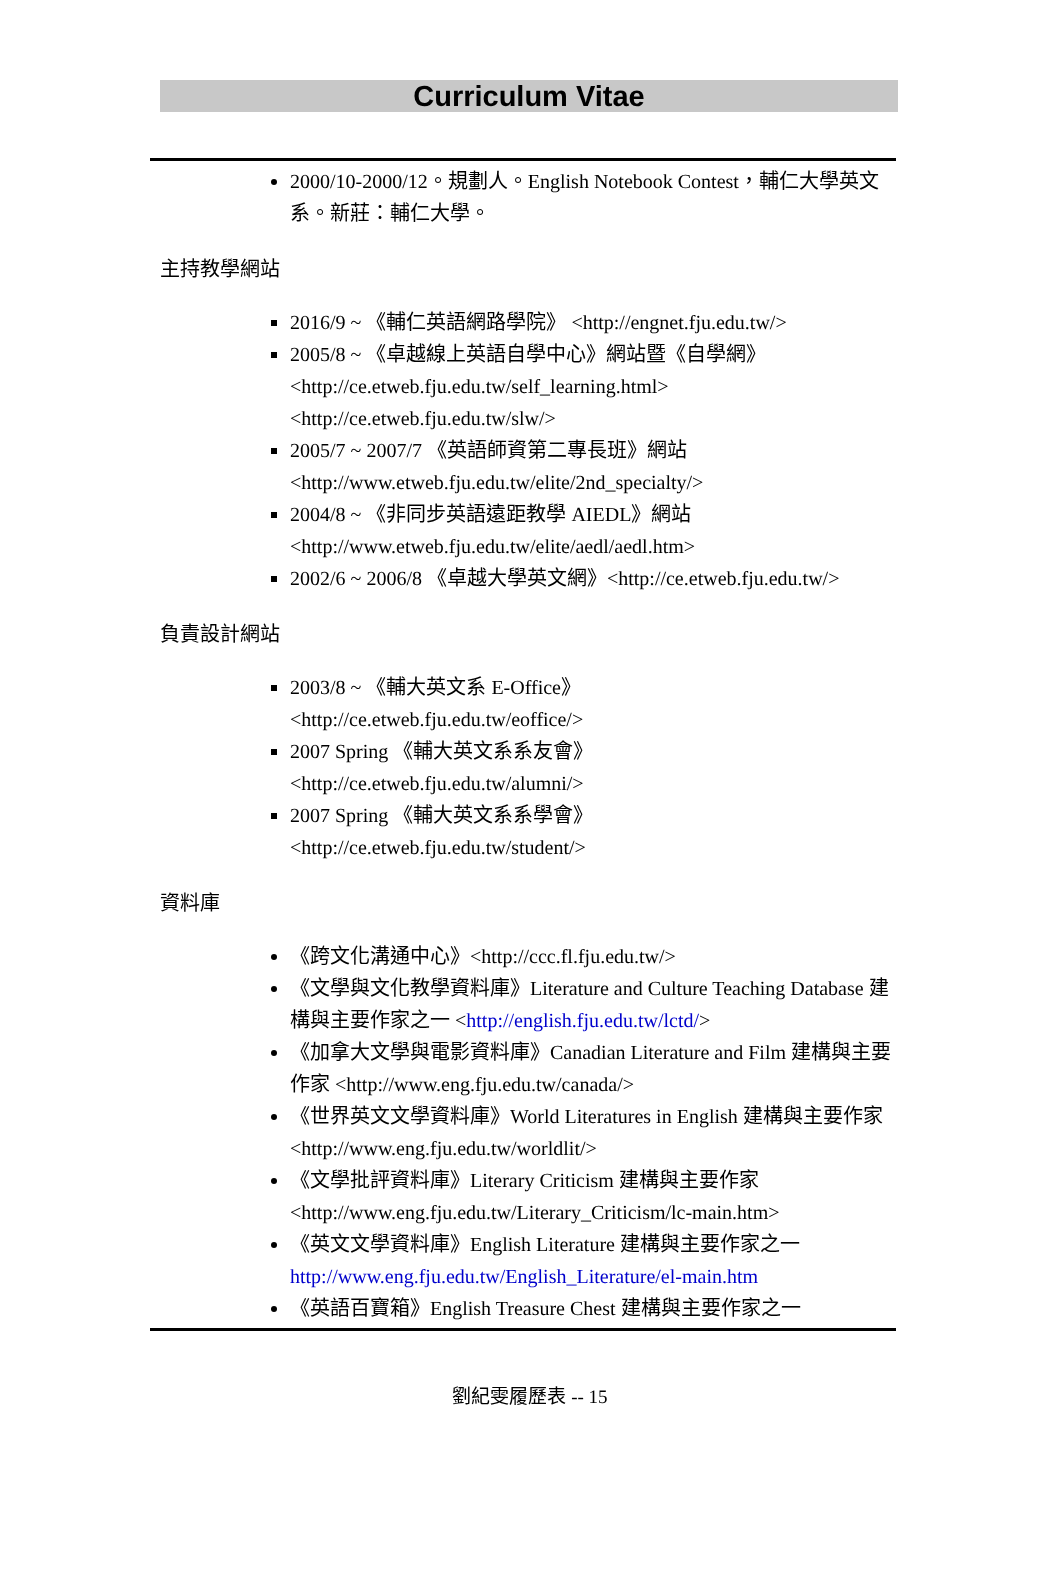Curriculum Vitae
2000/10-2000/12。規劃人。English Notebook Contest，輔仁大學英文系。新莊：輔仁大學。
主持教學網站
2016/9 ~ 《輔仁英語網路學院》 <http://engnet.fju.edu.tw/>
2005/8 ~ 《卓越線上英語自學中心》網站暨《自學網》
<http://ce.etweb.fju.edu.tw/self_learning.html>
<http://ce.etweb.fju.edu.tw/slw/>
2005/7 ~ 2007/7 《英語師資第二專長班》網站
<http://www.etweb.fju.edu.tw/elite/2nd_specialty/>
2004/8 ~ 《非同步英語遠距教學 AIEDL》網站
<http://www.etweb.fju.edu.tw/elite/aedl/aedl.htm>
2002/6 ~ 2006/8 《卓越大學英文網》<http://ce.etweb.fju.edu.tw/>
負責設計網站
2003/8 ~ 《輔大英文系 E-Office》
<http://ce.etweb.fju.edu.tw/eoffice/>
2007 Spring 《輔大英文系系友會》
<http://ce.etweb.fju.edu.tw/alumni/>
2007 Spring 《輔大英文系系學會》
<http://ce.etweb.fju.edu.tw/student/>
資料庫
《跨文化溝通中心》<http://ccc.fl.fju.edu.tw/>
《文學與文化教學資料庫》Literature and Culture Teaching Database 建構與主要作家之一 <http://english.fju.edu.tw/lctd/>
《加拿大文學與電影資料庫》Canadian Literature and Film 建構與主要作家 <http://www.eng.fju.edu.tw/canada/>
《世界英文文學資料庫》World Literatures in English 建構與主要作家 <http://www.eng.fju.edu.tw/worldlit/>
《文學批評資料庫》Literary Criticism 建構與主要作家
<http://www.eng.fju.edu.tw/Literary_Criticism/lc-main.htm>
《英文文學資料庫》English Literature 建構與主要作家之一
http://www.eng.fju.edu.tw/English_Literature/el-main.htm
《英語百寶箱》English Treasure Chest 建構與主要作家之一
劉紀雯履歷表 -- 15